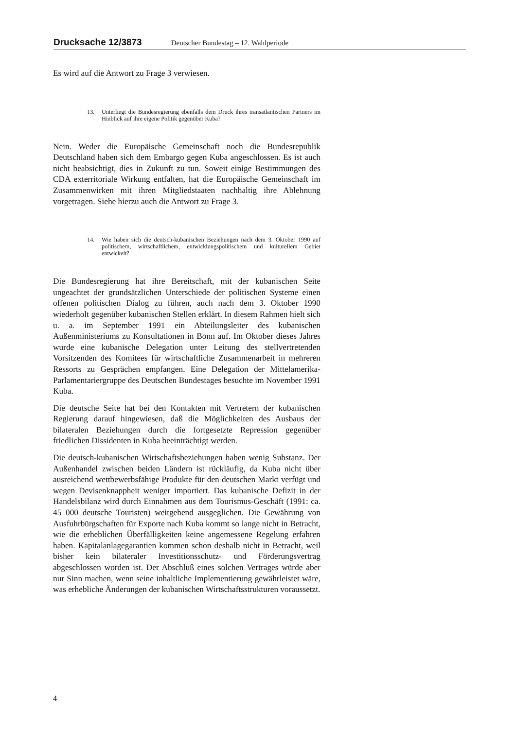Drucksache 12/3873 Deutscher Bundestag – 12. Wahlperiode
Es wird auf die Antwort zu Frage 3 verwiesen.
13. Unterliegt die Bundesregierung ebenfalls dem Druck ihres transatlantischen Partners im Hinblick auf ihre eigene Politik gegenüber Kuba?
Nein. Weder die Europäische Gemeinschaft noch die Bundesrepublik Deutschland haben sich dem Embargo gegen Kuba angeschlossen. Es ist auch nicht beabsichtigt, dies in Zukunft zu tun. Soweit einige Bestimmungen des CDA exterritoriale Wirkung entfalten, hat die Europäische Gemeinschaft im Zusammenwirken mit ihren Mitgliedstaaten nachhaltig ihre Ablehnung vorgetragen. Siehe hierzu auch die Antwort zu Frage 3.
14. Wie haben sich die deutsch-kubanischen Beziehungen nach dem 3. Oktober 1990 auf politischem, wirtschaftlichem, entwicklungspolitischem und kulturellem Gebiet entwickelt?
Die Bundesregierung hat ihre Bereitschaft, mit der kubanischen Seite ungeachtet der grundsätzlichen Unterschiede der politischen Systeme einen offenen politischen Dialog zu führen, auch nach dem 3. Oktober 1990 wiederholt gegenüber kubanischen Stellen erklärt. In diesem Rahmen hielt sich u. a. im September 1991 ein Abteilungsleiter des kubanischen Außenministeriums zu Konsultationen in Bonn auf. Im Oktober dieses Jahres wurde eine kubanische Delegation unter Leitung des stellvertretenden Vorsitzenden des Komitees für wirtschaftliche Zusammenarbeit in mehreren Ressorts zu Gesprächen empfangen. Eine Delegation der Mittelamerika-Parlamentariergruppe des Deutschen Bundestages besuchte im November 1991 Kuba.
Die deutsche Seite hat bei den Kontakten mit Vertretern der kubanischen Regierung darauf hingewiesen, daß die Möglichkeiten des Ausbaus der bilateralen Beziehungen durch die fortgesetzte Repression gegenüber friedlichen Dissidenten in Kuba beeinträchtigt werden.
Die deutsch-kubanischen Wirtschaftsbeziehungen haben wenig Substanz. Der Außenhandel zwischen beiden Ländern ist rückläufig, da Kuba nicht über ausreichend wettbewerbsfähige Produkte für den deutschen Markt verfügt und wegen Devisenknappheit weniger importiert. Das kubanische Defizit in der Handelsbilanz wird durch Einnahmen aus dem Tourismus-Geschäft (1991: ca. 45 000 deutsche Touristen) weitgehend ausgeglichen. Die Gewährung von Ausfuhrbürgschaften für Exporte nach Kuba kommt so lange nicht in Betracht, wie die erheblichen Überfälligkeiten keine angemessene Regelung erfahren haben. Kapitalanlagegarantien kommen schon deshalb nicht in Betracht, weil bisher kein bilateraler Investitionsschutz- und Förderungsvertrag abgeschlossen worden ist. Der Abschluß eines solchen Vertrages würde aber nur Sinn machen, wenn seine inhaltliche Implementierung gewährleistet wäre, was erhebliche Änderungen der kubanischen Wirtschaftsstrukturen voraussetzt.
4